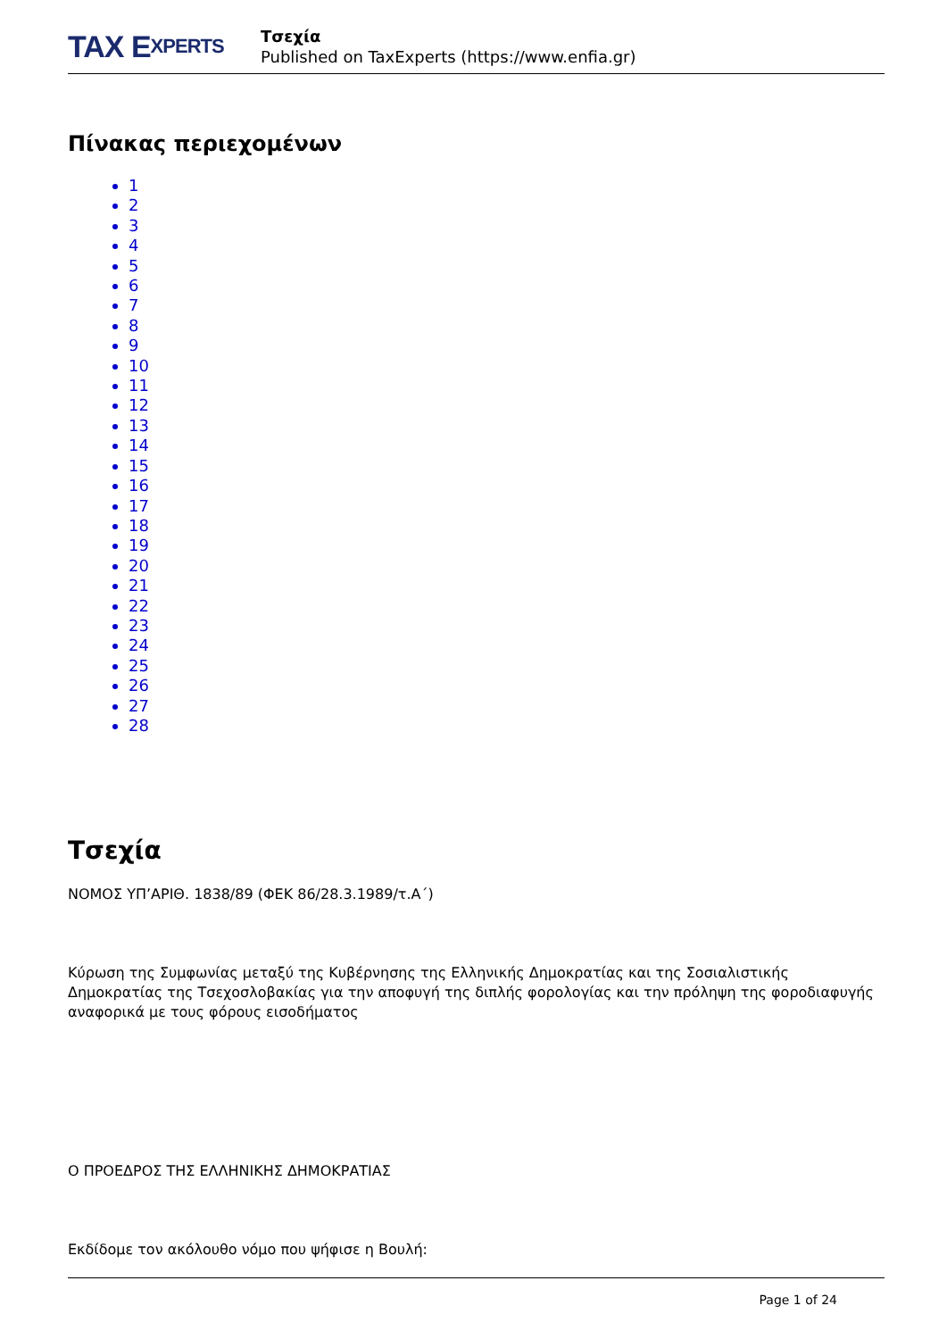TAX E XPERTS
Τσεχία
Published on TaxExperts (https://www.enfia.gr)
Πίνακας περιεχομένων
1
2
3
4
5
6
7
8
9
10
11
12
13
14
15
16
17
18
19
20
21
22
23
24
25
26
27
28
Τσεχία
ΝΟΜΟΣ ΥΠ’ΑΡΙΘ. 1838/89 (ΦΕΚ 86/28.3.1989/τ.Α΄)
Κύρωση της Συμφωνίας μεταξύ της Κυβέρνησης της Ελληνικής Δημοκρατίας και της Σοσιαλιστικής Δημοκρατίας της Τσεχοσλοβακίας για την αποφυγή της διπλής φορολογίας και την πρόληψη της φοροδιαφυγής αναφορικά με τους φόρους εισοδήματος
Ο ΠΡΟΕΔΡΟΣ ΤΗΣ ΕΛΛΗΝΙΚΗΣ ΔΗΜΟΚΡΑΤΙΑΣ
Εκδίδομε τον ακόλουθο νόμο που ψήφισε η Βουλή:
Page 1 of 24